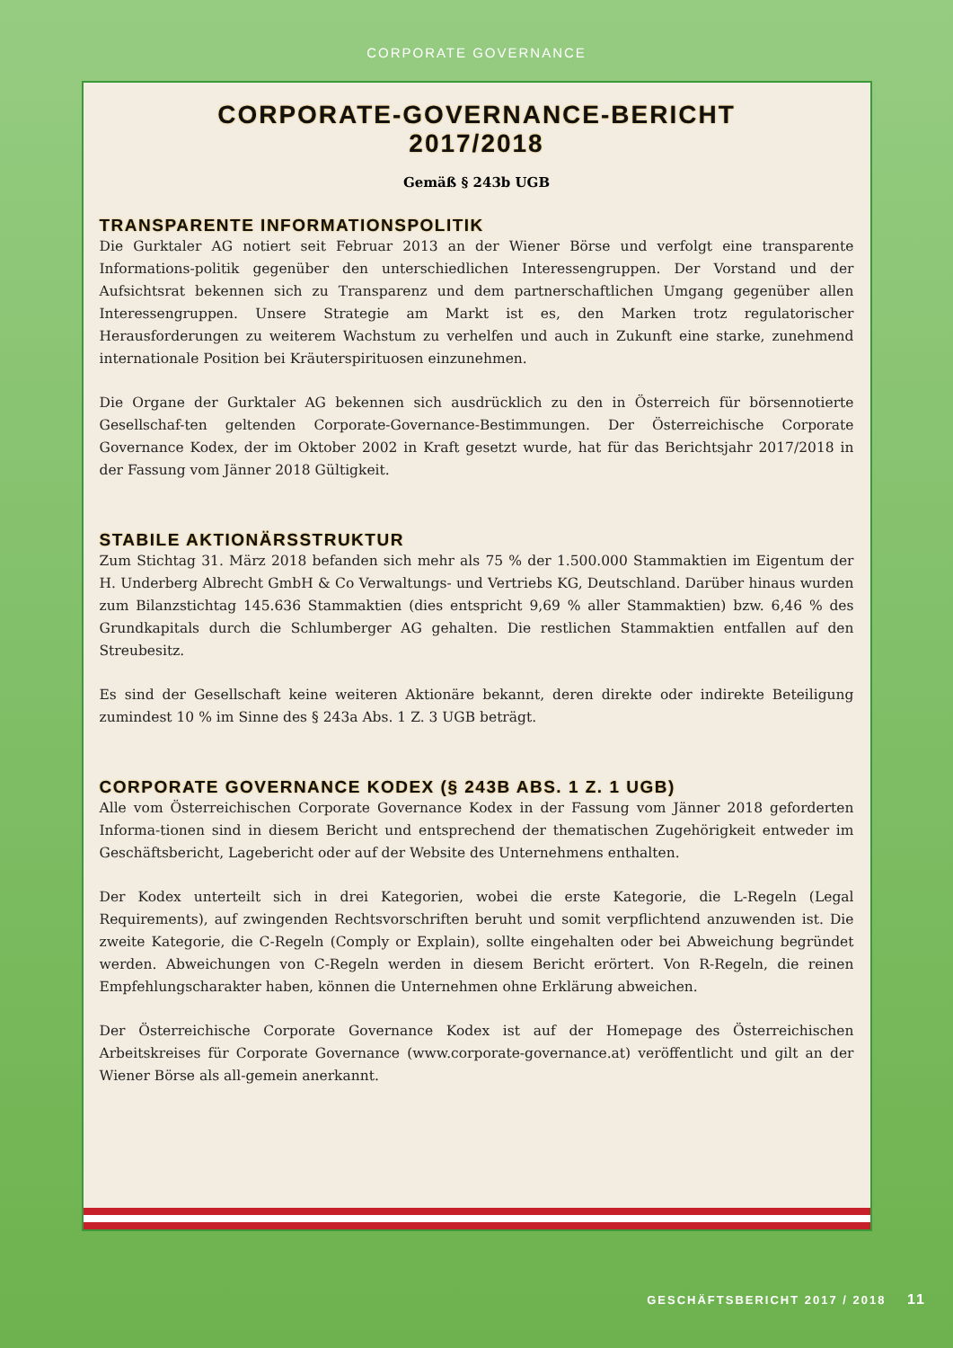CORPORATE GOVERNANCE
CORPORATE-GOVERNANCE-BERICHT
2017/2018
Gemäß § 243b UGB
TRANSPARENTE INFORMATIONSPOLITIK
Die Gurktaler AG notiert seit Februar 2013 an der Wiener Börse und verfolgt eine transparente Informations-politik gegenüber den unterschiedlichen Interessengruppen. Der Vorstand und der Aufsichtsrat bekennen sich zu Transparenz und dem partnerschaftlichen Umgang gegenüber allen Interessengruppen. Unsere Strategie am Markt ist es, den Marken trotz regulatorischer Herausforderungen zu weiterem Wachstum zu verhelfen und auch in Zukunft eine starke, zunehmend internationale Position bei Kräuterspirituosen einzunehmen.
Die Organe der Gurktaler AG bekennen sich ausdrücklich zu den in Österreich für börsennotierte Gesellschaf-ten geltenden Corporate-Governance-Bestimmungen. Der Österreichische Corporate Governance Kodex, der im Oktober 2002 in Kraft gesetzt wurde, hat für das Berichtsjahr 2017/2018 in der Fassung vom Jänner 2018 Gültigkeit.
STABILE AKTIONÄRSSTRUKTUR
Zum Stichtag 31. März 2018 befanden sich mehr als 75 % der 1.500.000 Stammaktien im Eigentum der H. Underberg Albrecht GmbH & Co Verwaltungs- und Vertriebs KG, Deutschland. Darüber hinaus wurden zum Bilanzstichtag 145.636 Stammaktien (dies entspricht 9,69 % aller Stammaktien) bzw. 6,46 % des Grundkapitals durch die Schlumberger AG gehalten. Die restlichen Stammaktien entfallen auf den Streubesitz.
Es sind der Gesellschaft keine weiteren Aktionäre bekannt, deren direkte oder indirekte Beteiligung zumindest 10 % im Sinne des § 243a Abs. 1 Z. 3 UGB beträgt.
CORPORATE GOVERNANCE KODEX (§ 243B ABS. 1 Z. 1 UGB)
Alle vom Österreichischen Corporate Governance Kodex in der Fassung vom Jänner 2018 geforderten Informa-tionen sind in diesem Bericht und entsprechend der thematischen Zugehörigkeit entweder im Geschäftsbericht, Lagebericht oder auf der Website des Unternehmens enthalten.
Der Kodex unterteilt sich in drei Kategorien, wobei die erste Kategorie, die L-Regeln (Legal Requirements), auf zwingenden Rechtsvorschriften beruht und somit verpflichtend anzuwenden ist. Die zweite Kategorie, die C-Regeln (Comply or Explain), sollte eingehalten oder bei Abweichung begründet werden. Abweichungen von C-Regeln werden in diesem Bericht erörtert. Von R-Regeln, die reinen Empfehlungscharakter haben, können die Unternehmen ohne Erklärung abweichen.
Der Österreichische Corporate Governance Kodex ist auf der Homepage des Österreichischen Arbeitskreises für Corporate Governance (www.corporate-governance.at) veröffentlicht und gilt an der Wiener Börse als all-gemein anerkannt.
GESCHÄFTSBERICHT 2017 / 2018 11